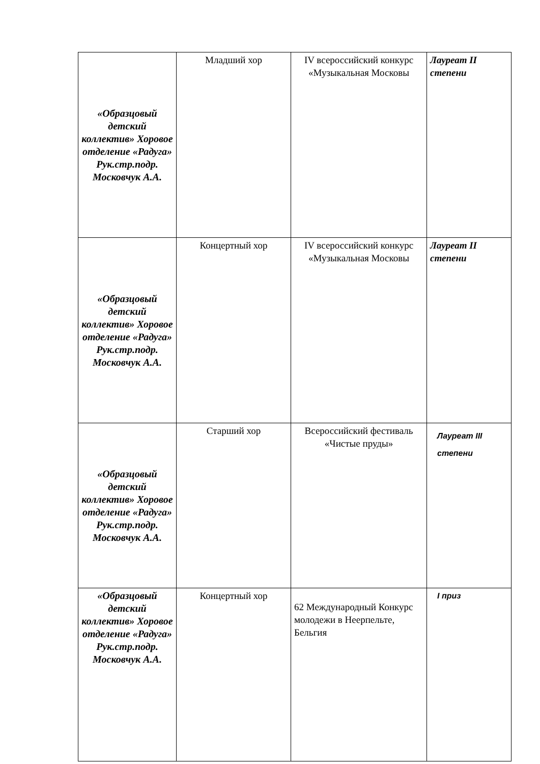| «Образцовый детский коллектив» Хоровое отделение «Радуга» Рук.стр.подр. Московчук А.А. | Младший хор | IV всероссийский конкурс «Музыкальная Московы | Лауреат II степени |
| «Образцовый детский коллектив» Хоровое отделение «Радуга» Рук.стр.подр. Московчук А.А. | Концертный хор | IV всероссийский конкурс «Музыкальная Московы | Лауреат II степени |
| «Образцовый детский коллектив» Хоровое отделение «Радуга» Рук.стр.подр. Московчук А.А. | Старший хор | Всероссийский фестиваль «Чистые пруды» | Лауреат III степени |
| «Образцовый детский коллектив» Хоровое отделение «Радуга» Рук.стр.подр. Московчук А.А. | Концертный хор | 62 Международный Конкурс молодежи в Неерпельте, Бельгия | I приз |